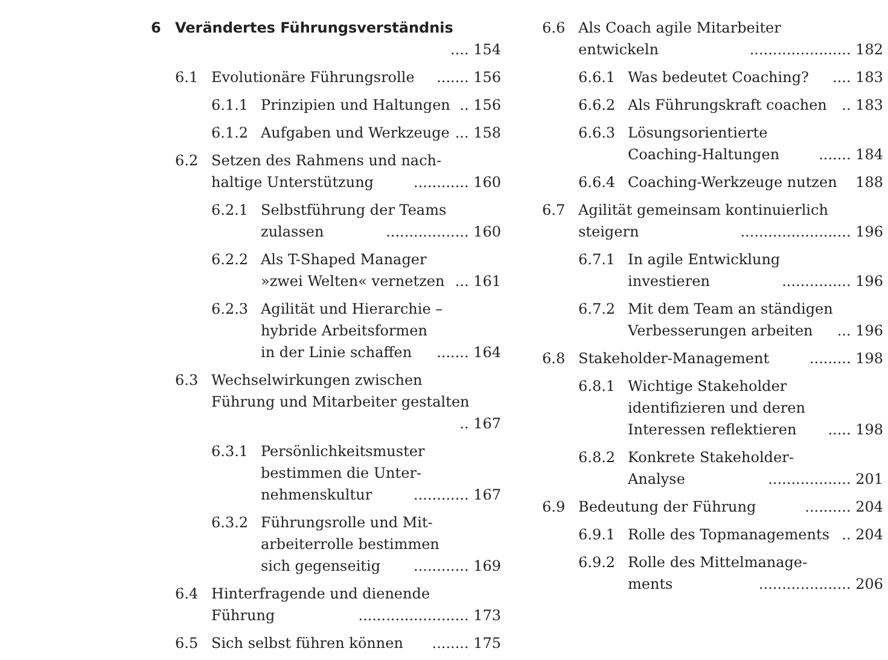6 Verändertes Führungsverständnis .... 154
6.1 Evolutionäre Führungsrolle ....... 156
6.1.1 Prinzipien und Haltungen .. 156
6.1.2 Aufgaben und Werkzeuge ... 158
6.2 Setzen des Rahmens und nach-
haltige Unterstützung ............ 160
6.2.1 Selbstführung der Teams
zulassen .................. 160
6.2.2 Als T-Shaped Manager
»zwei Welten« vernetzen ... 161
6.2.3 Agilität und Hierarchie –
hybride Arbeitsformen
in der Linie schaffen ....... 164
6.3 Wechselwirkungen zwischen
Führung und Mitarbeiter gestalten .. 167
6.3.1 Persönlichkeitsmuster
bestimmen die Unter-
nehmenskultur ............ 167
6.3.2 Führungsrolle und Mit-
arbeiterrolle bestimmen
sich gegenseitig ............ 169
6.4 Hinterfragende und dienende
Führung ........................ 173
6.5 Sich selbst führen können ........ 175
6.6 Als Coach agile Mitarbeiter
entwickeln ...................... 182
6.6.1 Was bedeutet Coaching? .... 183
6.6.2 Als Führungskraft coachen .. 183
6.6.3 Lösungsorientierte
Coaching-Haltungen ....... 184
6.6.4 Coaching-Werkzeuge nutzen 188
6.7 Agilität gemeinsam kontinuierlich
steigern ........................ 196
6.7.1 In agile Entwicklung
investieren ............... 196
6.7.2 Mit dem Team an ständigen
Verbesserungen arbeiten ... 196
6.8 Stakeholder-Management ......... 198
6.8.1 Wichtige Stakeholder
identifizieren und deren
Interessen reflektieren ..... 198
6.8.2 Konkrete Stakeholder-
Analyse .................. 201
6.9 Bedeutung der Führung .......... 204
6.9.1 Rolle des Topmanagements .. 204
6.9.2 Rolle des Mittelmanage-
ments .................... 206